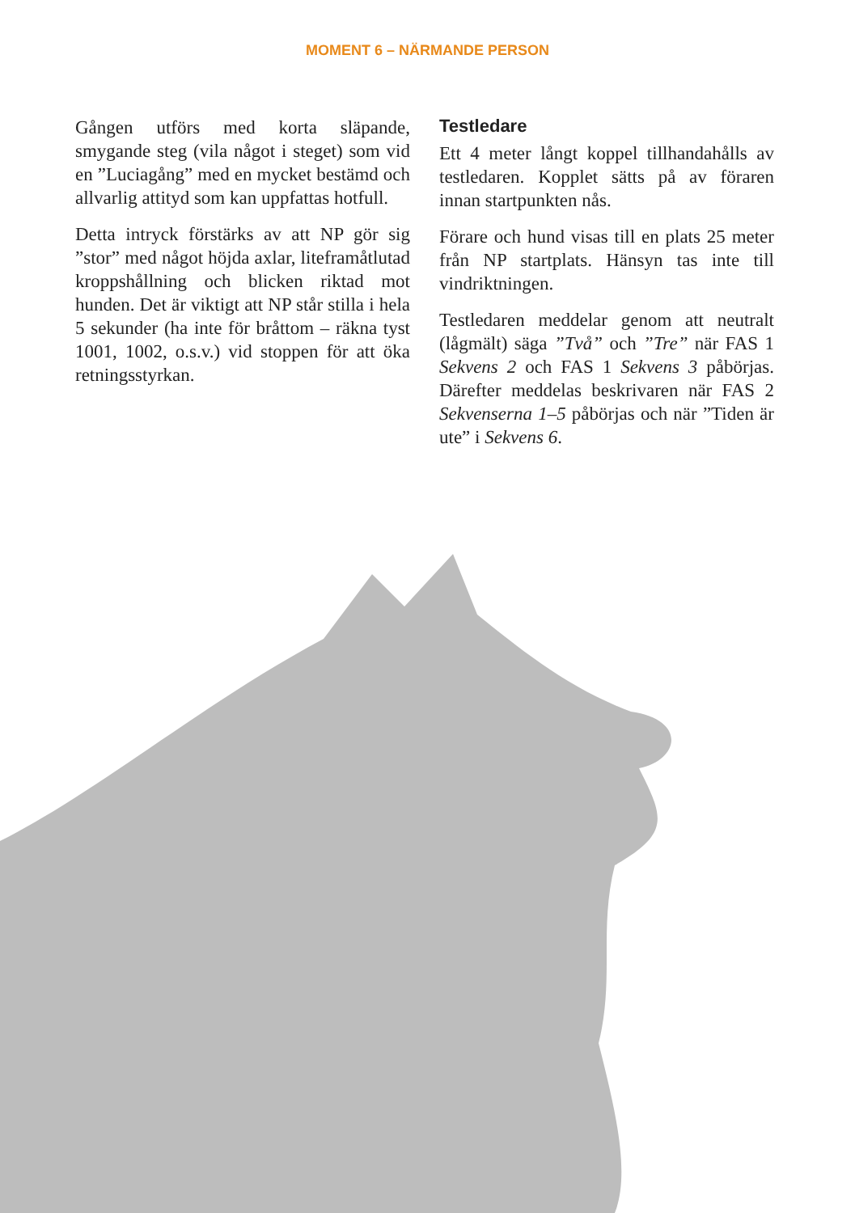MOMENT 6 – NÄRMANDE PERSON
Gången utförs med korta släpande, smygande steg (vila något i steget) som vid en ”Luciagång” med en mycket bestämd och allvarlig attityd som kan uppfattas hotfull.
Detta intryck förstärks av att NP gör sig ”stor” med något höjda axlar, liteframåtlutad kroppshållning och blicken riktad mot hunden. Det är viktigt att NP står stilla i hela 5 sekunder (ha inte för bråttom – räkna tyst 1001, 1002, o.s.v.) vid stoppen för att öka retningsstyrkan.
Testledare
Ett 4 meter långt koppel tillhandahålls av testledaren. Kopplet sätts på av föraren innan startpunkten nås.
Förare och hund visas till en plats 25 meter från NP startplats. Hänsyn tas inte till vindriktningen.
Testledaren meddelar genom att neutralt (lågmält) säga ”Två” och ”Tre” när FAS 1 Sekvens 2 och FAS 1 Sekvens 3 påbörjas. Därefter meddelas beskrivaren när FAS 2 Sekvenserna 1–5 påbörjas och när ”Tiden är ute” i Sekvens 6.